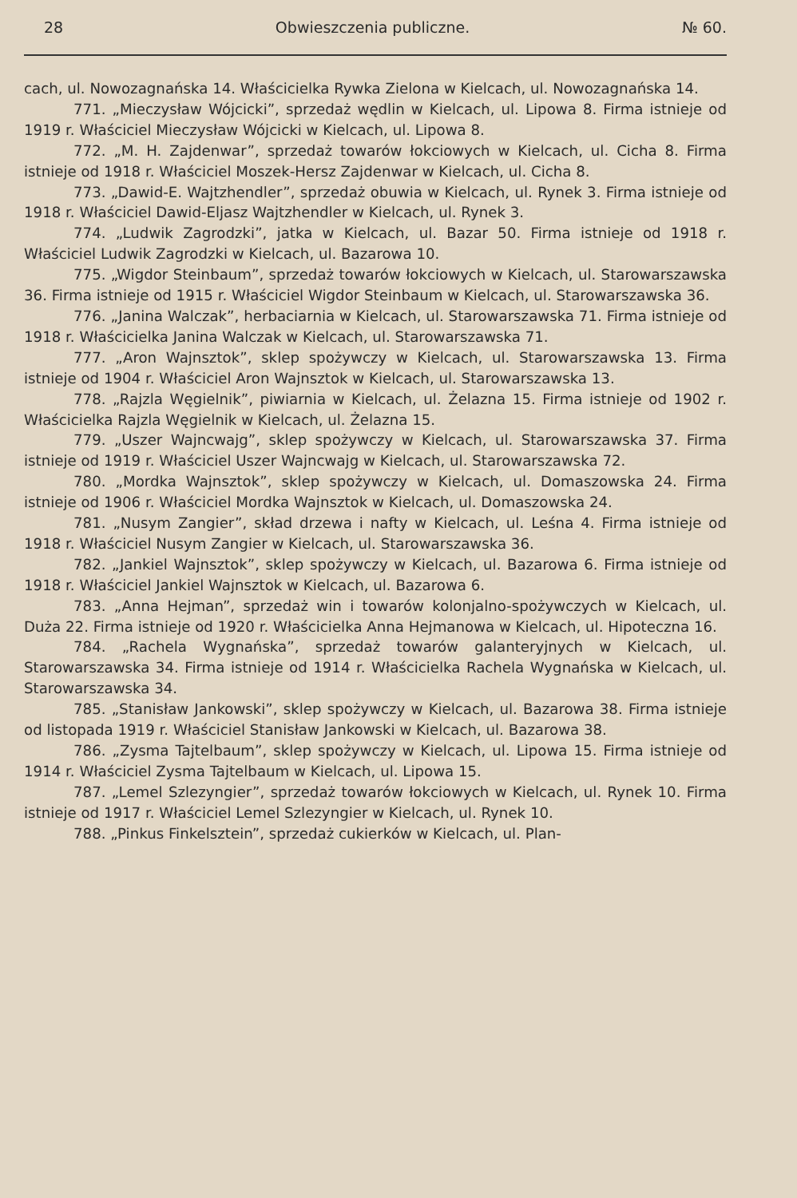28 Obwieszczenia publiczne. № 60.
cach, ul. Nowozagnańska 14. Właścicielka Rywka Zielona w Kielcach, ul. Nowozagnańska 14.
771. „Mieczysław Wójcicki”, sprzedaż wędlin w Kielcach, ul. Lipowa 8. Firma istnieje od 1919 r. Właściciel Mieczysław Wójcicki w Kielcach, ul. Lipowa 8.
772. „M. H. Zajdenwar”, sprzedaż towarów łokciowych w Kielcach, ul. Cicha 8. Firma istnieje od 1918 r. Właściciel Moszek-Hersz Zajdenwar w Kielcach, ul. Cicha 8.
773. „Dawid-E. Wajtzhendler”, sprzedaż obuwia w Kielcach, ul. Rynek 3. Firma istnieje od 1918 r. Właściciel Dawid-Eljasz Wajtzhendler w Kielcach, ul. Rynek 3.
774. „Ludwik Zagrodzki”, jatka w Kielcach, ul. Bazar 50. Firma istnieje od 1918 r. Właściciel Ludwik Zagrodzki w Kielcach, ul. Bazarowa 10.
775. „Wigdor Steinbaum”, sprzedaż towarów łokciowych w Kielcach, ul. Starowarszawska 36. Firma istnieje od 1915 r. Właściciel Wigdor Steinbaum w Kielcach, ul. Starowarszawska 36.
776. „Janina Walczak”, herbaciarnia w Kielcach, ul. Starowarszawska 71. Firma istnieje od 1918 r. Właścicielka Janina Walczak w Kielcach, ul. Starowarszawska 71.
777. „Aron Wajnsztok”, sklep spożywczy w Kielcach, ul. Starowarszawska 13. Firma istnieje od 1904 r. Właściciel Aron Wajnsztok w Kielcach, ul. Starowarszawska 13.
778. „Rajzla Węgielnik”, piwiarnia w Kielcach, ul. Żelazna 15. Firma istnieje od 1902 r. Właścicielka Rajzla Węgielnik w Kielcach, ul. Żelazna 15.
779. „Uszer Wajncwajg”, sklep spożywczy w Kielcach, ul. Starowarszawska 37. Firma istnieje od 1919 r. Właściciel Uszer Wajncwajg w Kielcach, ul. Starowarszawska 72.
780. „Mordka Wajnsztok”, sklep spożywczy w Kielcach, ul. Domaszowska 24. Firma istnieje od 1906 r. Właściciel Mordka Wajnsztok w Kielcach, ul. Domaszowska 24.
781. „Nusym Zangier”, skład drzewa i nafty w Kielcach, ul. Leśna 4. Firma istnieje od 1918 r. Właściciel Nusym Zangier w Kielcach, ul. Starowarszawska 36.
782. „Jankiel Wajnsztok”, sklep spożywczy w Kielcach, ul. Bazarowa 6. Firma istnieje od 1918 r. Właściciel Jankiel Wajnsztok w Kielcach, ul. Bazarowa 6.
783. „Anna Hejman”, sprzedaż win i towarów kolonjalno-spożywczych w Kielcach, ul. Duża 22. Firma istnieje od 1920 r. Właścicielka Anna Hejmanowa w Kielcach, ul. Hipoteczna 16.
784. „Rachela Wygnańska”, sprzedaż towarów galanteryjnych w Kielcach, ul. Starowarszawska 34. Firma istnieje od 1914 r. Właścicielka Rachela Wygnańska w Kielcach, ul. Starowarszawska 34.
785. „Stanisław Jankowski”, sklep spożywczy w Kielcach, ul. Bazarowa 38. Firma istnieje od listopada 1919 r. Właściciel Stanisław Jankowski w Kielcach, ul. Bazarowa 38.
786. „Zysma Tajtelbaum”, sklep spożywczy w Kielcach, ul. Lipowa 15. Firma istnieje od 1914 r. Właściciel Zysma Tajtelbaum w Kielcach, ul. Lipowa 15.
787. „Lemel Szlezyngier”, sprzedaż towarów łokciowych w Kielcach, ul. Rynek 10. Firma istnieje od 1917 r. Właściciel Lemel Szlezyngier w Kielcach, ul. Rynek 10.
788. „Pinkus Finkelsztein”, sprzedaż cukierków w Kielcach, ul. Plan-